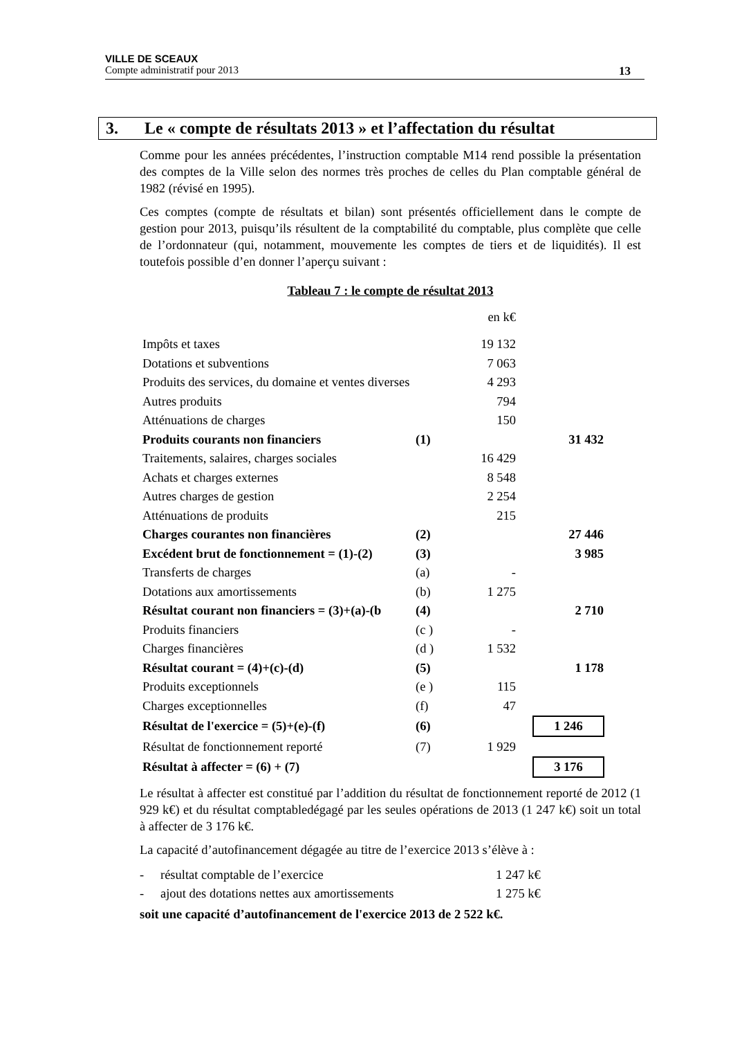VILLE DE SCEAUX
Compte administratif pour 2013 13
3. Le « compte de résultats 2013 » et l’affectation du résultat
Comme pour les années précédentes, l’instruction comptable M14 rend possible la présentation des comptes de la Ville selon des normes très proches de celles du Plan comptable général de 1982 (révisé en 1995).
Ces comptes (compte de résultats et bilan) sont présentés officiellement dans le compte de gestion pour 2013, puisqu’ils résultent de la comptabilité du comptable, plus complète que celle de l’ordonnateur (qui, notamment, mouvemente les comptes de tiers et de liquidités). Il est toutefois possible d’en donner l’aperçu suivant :
Tableau 7 : le compte de résultat 2013
| | | en k€ | | |
| Impôts et taxes | | 19 132 | | |
| Dotations et subventions | | 7 063 | | |
| Produits des services, du domaine et ventes diverses | | 4 293 | | |
| Autres produits | | 794 | | |
| Atténuations de charges | | 150 | | |
| Produits courants non financiers | (1) | | | 31 432 |
| Traitements, salaires, charges sociales | | 16 429 | | |
| Achats et charges externes | | 8 548 | | |
| Autres charges de gestion | | 2 254 | | |
| Atténuations de produits | | 215 | | |
| Charges courantes non financières | (2) | | | 27 446 |
| Excédent brut de fonctionnement = (1)-(2) | (3) | | | 3 985 |
| Transferts de charges | (a) | - | | |
| Dotations aux amortissements | (b) | 1 275 | | |
| Résultat courant non financiers = (3)+(a)-(b | (4) | | | 2 710 |
| Produits financiers | (c ) | - | | |
| Charges financières | (d ) | 1 532 | | |
| Résultat courant = (4)+(c)-(d) | (5) | | | 1 178 |
| Produits exceptionnels | (e ) | 115 | | |
| Charges exceptionnelles | (f) | 47 | | |
| Résultat de l'exercice = (5)+(e)-(f) | (6) | | | 1 246 |
| Résultat de fonctionnement reporté | (7) | 1 929 | | |
| Résultat à affecter = (6) + (7) | | | | 3 176 |
Le résultat à affecter est constitué par l’addition du résultat de fonctionnement reporté de 2012 (1 929 k€) et du résultat comptabledégagé par les seules opérations de 2013 (1 247 k€) soit un total à affecter de 3 176 k€.
La capacité d’autofinancement dégagée au titre de l’exercice 2013 s’élève à :
| - | résultat comptable de l’exercice | 1 247 k€ |
| - | ajout des dotations nettes aux amortissements | 1 275 k€ |
soit une capacité d’autofinancement de l'exercice 2013 de 2 522 k€.